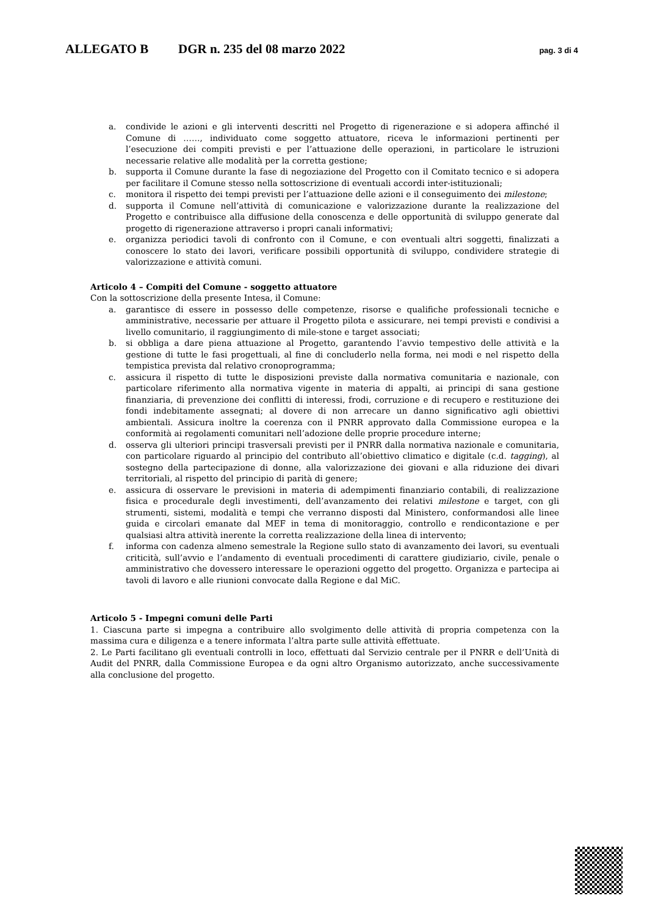ALLEGATO B DGR n. 235 del 08 marzo 2022 pag. 3 di 4
a. condivide le azioni e gli interventi descritti nel Progetto di rigenerazione e si adopera affinché il Comune di ……, individuato come soggetto attuatore, riceva le informazioni pertinenti per l’esecuzione dei compiti previsti e per l’attuazione delle operazioni, in particolare le istruzioni necessarie relative alle modalità per la corretta gestione;
b. supporta il Comune durante la fase di negoziazione del Progetto con il Comitato tecnico e si adopera per facilitare il Comune stesso nella sottoscrizione di eventuali accordi inter-istituzionali;
c. monitora il rispetto dei tempi previsti per l’attuazione delle azioni e il conseguimento dei milestone;
d. supporta il Comune nell’attività di comunicazione e valorizzazione durante la realizzazione del Progetto e contribuisce alla diffusione della conoscenza e delle opportunità di sviluppo generate dal progetto di rigenerazione attraverso i propri canali informativi;
e. organizza periodici tavoli di confronto con il Comune, e con eventuali altri soggetti, finalizzati a conoscere lo stato dei lavori, verificare possibili opportunità di sviluppo, condividere strategie di valorizzazione e attività comuni.
Articolo 4 – Compiti del Comune - soggetto attuatore
Con la sottoscrizione della presente Intesa, il Comune:
a. garantisce di essere in possesso delle competenze, risorse e qualifiche professionali tecniche e amministrative, necessarie per attuare il Progetto pilota e assicurare, nei tempi previsti e condivisi a livello comunitario, il raggiungimento di mile-stone e target associati;
b. si obbliga a dare piena attuazione al Progetto, garantendo l’avvio tempestivo delle attività e la gestione di tutte le fasi progettuali, al fine di concluderlo nella forma, nei modi e nel rispetto della tempistica prevista dal relativo cronoprogramma;
c. assicura il rispetto di tutte le disposizioni previste dalla normativa comunitaria e nazionale, con particolare riferimento alla normativa vigente in materia di appalti, ai principi di sana gestione finanziaria, di prevenzione dei conflitti di interessi, frodi, corruzione e di recupero e restituzione dei fondi indebitamente assegnati; al dovere di non arrecare un danno significativo agli obiettivi ambientali. Assicura inoltre la coerenza con il PNRR approvato dalla Commissione europea e la conformità ai regolamenti comunitari nell’adozione delle proprie procedure interne;
d. osserva gli ulteriori principi trasversali previsti per il PNRR dalla normativa nazionale e comunitaria, con particolare riguardo al principio del contributo all’obiettivo climatico e digitale (c.d. tagging), al sostegno della partecipazione di donne, alla valorizzazione dei giovani e alla riduzione dei divari territoriali, al rispetto del principio di parità di genere;
e. assicura di osservare le previsioni in materia di adempimenti finanziario contabili, di realizzazione fisica e procedurale degli investimenti, dell’avanzamento dei relativi milestone e target, con gli strumenti, sistemi, modalità e tempi che verranno disposti dal Ministero, conformandosi alle linee guida e circolari emanate dal MEF in tema di monitoraggio, controllo e rendicontazione e per qualsiasi altra attività inerente la corretta realizzazione della linea di intervento;
f. informa con cadenza almeno semestrale la Regione sullo stato di avanzamento dei lavori, su eventuali criticità, sull’avvio e l’andamento di eventuali procedimenti di carattere giudiziario, civile, penale o amministrativo che dovessero interessare le operazioni oggetto del progetto. Organizza e partecipa ai tavoli di lavoro e alle riunioni convocate dalla Regione e dal MiC.
Articolo 5 - Impegni comuni delle Parti
1. Ciascuna parte si impegna a contribuire allo svolgimento delle attività di propria competenza con la massima cura e diligenza e a tenere informata l’altra parte sulle attività effettuate.
2. Le Parti facilitano gli eventuali controlli in loco, effettuati dal Servizio centrale per il PNRR e dell’Unità di Audit del PNRR, dalla Commissione Europea e da ogni altro Organismo autorizzato, anche successivamente alla conclusione del progetto.